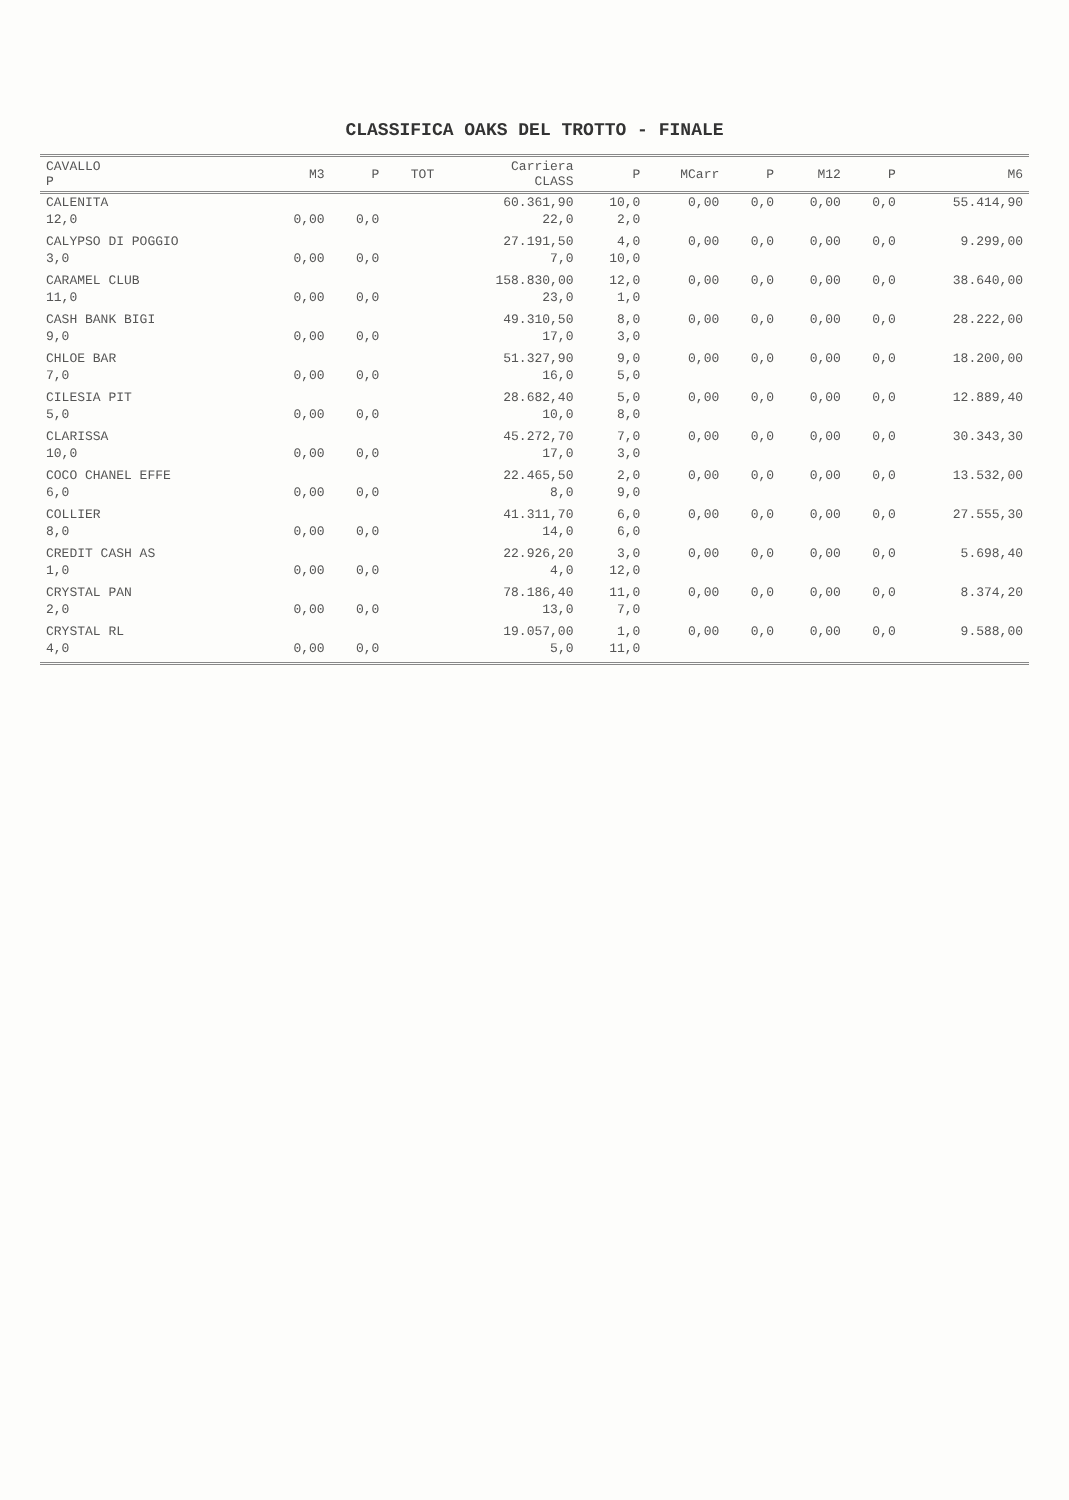CLASSIFICA OAKS DEL TROTTO - FINALE
| CAVALLO P | M3 | P | TOT | Carriera CLASS | P | MCarr | P | M12 | P | M6 |
| --- | --- | --- | --- | --- | --- | --- | --- | --- | --- | --- |
| CALENITA | | | | 60.361,90 | 10,0 | 0,00 | 0,0 | 0,00 | 0,0 | 55.414,90 |
| 12,0 | 0,00 | 0,0 | | 22,0 | 2,0 | | | | | |
| CALYPSO DI POGGIO | | | | 27.191,50 | 4,0 | 0,00 | 0,0 | 0,00 | 0,0 | 9.299,00 |
| 3,0 | 0,00 | 0,0 | | 7,0 | 10,0 | | | | | |
| CARAMEL CLUB | | | | 158.830,00 | 12,0 | 0,00 | 0,0 | 0,00 | 0,0 | 38.640,00 |
| 11,0 | 0,00 | 0,0 | | 23,0 | 1,0 | | | | | |
| CASH BANK BIGI | | | | 49.310,50 | 8,0 | 0,00 | 0,0 | 0,00 | 0,0 | 28.222,00 |
| 9,0 | 0,00 | 0,0 | | 17,0 | 3,0 | | | | | |
| CHLOE BAR | | | | 51.327,90 | 9,0 | 0,00 | 0,0 | 0,00 | 0,0 | 18.200,00 |
| 7,0 | 0,00 | 0,0 | | 16,0 | 5,0 | | | | | |
| CILESIA PIT | | | | 28.682,40 | 5,0 | 0,00 | 0,0 | 0,00 | 0,0 | 12.889,40 |
| 5,0 | 0,00 | 0,0 | | 10,0 | 8,0 | | | | | |
| CLARISSA | | | | 45.272,70 | 7,0 | 0,00 | 0,0 | 0,00 | 0,0 | 30.343,30 |
| 10,0 | 0,00 | 0,0 | | 17,0 | 3,0 | | | | | |
| COCO CHANEL EFFE | | | | 22.465,50 | 2,0 | 0,00 | 0,0 | 0,00 | 0,0 | 13.532,00 |
| 6,0 | 0,00 | 0,0 | | 8,0 | 9,0 | | | | | |
| COLLIER | | | | 41.311,70 | 6,0 | 0,00 | 0,0 | 0,00 | 0,0 | 27.555,30 |
| 8,0 | 0,00 | 0,0 | | 14,0 | 6,0 | | | | | |
| CREDIT CASH AS | | | | 22.926,20 | 3,0 | 0,00 | 0,0 | 0,00 | 0,0 | 5.698,40 |
| 1,0 | 0,00 | 0,0 | | 4,0 | 12,0 | | | | | |
| CRYSTAL PAN | | | | 78.186,40 | 11,0 | 0,00 | 0,0 | 0,00 | 0,0 | 8.374,20 |
| 2,0 | 0,00 | 0,0 | | 13,0 | 7,0 | | | | | |
| CRYSTAL RL | | | | 19.057,00 | 1,0 | 0,00 | 0,0 | 0,00 | 0,0 | 9.588,00 |
| 4,0 | 0,00 | 0,0 | | 5,0 | 11,0 | | | | | |